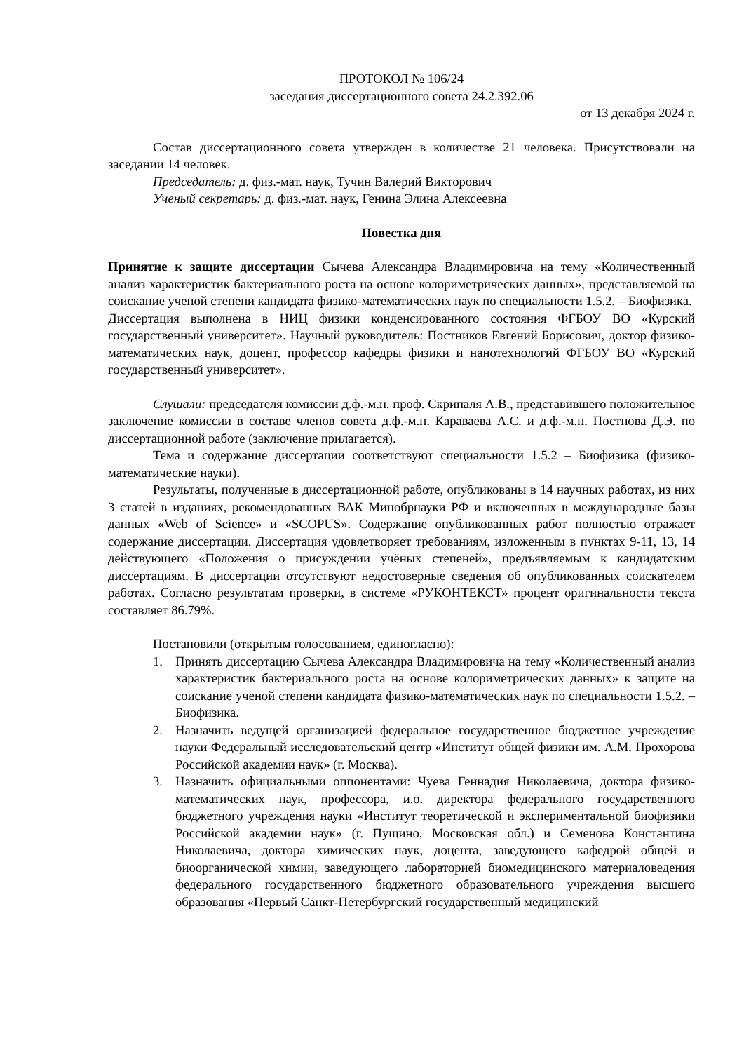ПРОТОКОЛ № 106/24
заседания диссертационного совета 24.2.392.06
от 13 декабря 2024 г.
Состав диссертационного совета утвержден в количестве 21 человека. Присутствовали на заседании 14 человек.
Председатель: д. физ.-мат. наук, Тучин Валерий Викторович
Ученый секретарь: д. физ.-мат. наук, Генина Элина Алексеевна
Повестка дня
Принятие к защите диссертации Сычева Александра Владимировича на тему «Количественный анализ характеристик бактериального роста на основе колориметрических данных», представляемой на соискание ученой степени кандидата физико-математических наук по специальности 1.5.2. – Биофизика.
Диссертация выполнена в НИЦ физики конденсированного состояния ФГБОУ ВО «Курский государственный университет». Научный руководитель: Постников Евгений Борисович, доктор физико-математических наук, доцент, профессор кафедры физики и нанотехнологий ФГБОУ ВО «Курский государственный университет».
Слушали: председателя комиссии д.ф.-м.н. проф. Скрипаля А.В., представившего положительное заключение комиссии в составе членов совета д.ф.-м.н. Караваева А.С. и д.ф.-м.н. Постнова Д.Э. по диссертационной работе (заключение прилагается).
Тема и содержание диссертации соответствуют специальности 1.5.2 – Биофизика (физико-математические науки).
Результаты, полученные в диссертационной работе, опубликованы в 14 научных работах, из них 3 статей в изданиях, рекомендованных ВАК Минобрнауки РФ и включенных в международные базы данных «Web of Science» и «SCOPUS». Содержание опубликованных работ полностью отражает содержание диссертации. Диссертация удовлетворяет требованиям, изложенным в пунктах 9-11, 13, 14 действующего «Положения о присуждении учёных степеней», предъявляемым к кандидатским диссертациям. В диссертации отсутствуют недостоверные сведения об опубликованных соискателем работах. Согласно результатам проверки, в системе «РУКОНТЕКСТ» процент оригинальности текста составляет 86.79%.
Постановили (открытым голосованием, единогласно):
1. Принять диссертацию Сычева Александра Владимировича на тему «Количественный анализ характеристик бактериального роста на основе колориметрических данных» к защите на соискание ученой степени кандидата физико-математических наук по специальности 1.5.2. – Биофизика.
2. Назначить ведущей организацией федеральное государственное бюджетное учреждение науки Федеральный исследовательский центр «Институт общей физики им. А.М. Прохорова Российской академии наук» (г. Москва).
3. Назначить официальными оппонентами: Чуева Геннадия Николаевича, доктора физико-математических наук, профессора, и.о. директора федерального государственного бюджетного учреждения науки «Институт теоретической и экспериментальной биофизики Российской академии наук» (г. Пущино, Московская обл.) и Семенова Константина Николаевича, доктора химических наук, доцента, заведующего кафедрой общей и биоорганической химии, заведующего лабораторией биомедицинского материаловедения федерального государственного бюджетного образовательного учреждения высшего образования «Первый Санкт-Петербургский государственный медицинский